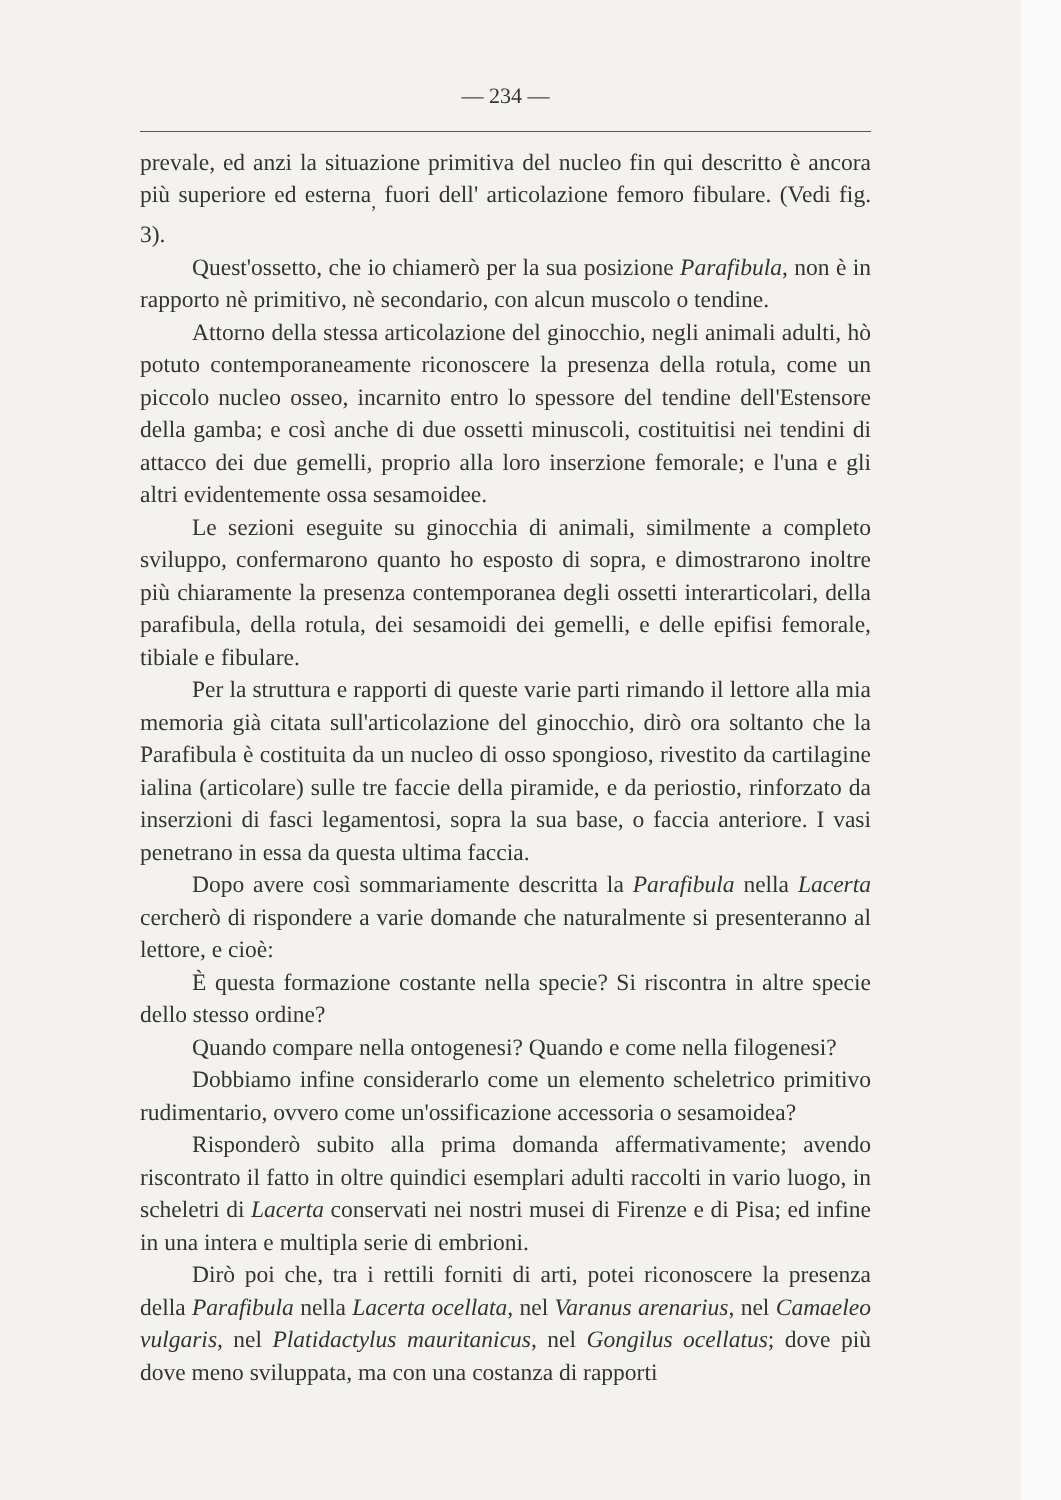— 234 —
prevale, ed anzi la situazione primitiva del nucleo fin qui descritto è ancora più superiore ed esterna<sub>,</sub> fuori dell' articolazione femoro fibulare. (Vedi fig. 3).
Quest'ossetto, che io chiamerò per la sua posizione Parafibula, non è in rapporto nè primitivo, nè secondario, con alcun muscolo o tendine.
Attorno della stessa articolazione del ginocchio, negli animali adulti, hò potuto contemporaneamente riconoscere la presenza della rotula, come un piccolo nucleo osseo, incarnito entro lo spessore del tendine dell'Estensore della gamba; e così anche di due ossetti minuscoli, costituitisi nei tendini di attacco dei due gemelli, proprio alla loro inserzione femorale; e l'una e gli altri evidentemente ossa sesamoidee.
Le sezioni eseguite su ginocchia di animali, similmente a completo sviluppo, confermarono quanto ho esposto di sopra, e dimostrarono inoltre più chiaramente la presenza contemporanea degli ossetti interarticolari, della parafibula, della rotula, dei sesamoidi dei gemelli, e delle epifisi femorale, tibiale e fibulare.
Per la struttura e rapporti di queste varie parti rimando il lettore alla mia memoria già citata sull'articolazione del ginocchio, dirò ora soltanto che la Parafibula è costituita da un nucleo di osso spongioso, rivestito da cartilagine ialina (articolare) sulle tre faccie della piramide, e da periostio, rinforzato da inserzioni di fasci legamentosi, sopra la sua base, o faccia anteriore. I vasi penetrano in essa da questa ultima faccia.
Dopo avere così sommariamente descritta la Parafibula nella Lacerta cercherò di rispondere a varie domande che naturalmente si presenteranno al lettore, e cioè:
È questa formazione costante nella specie? Si riscontra in altre specie dello stesso ordine?
Quando compare nella ontogenesi? Quando e come nella filogenesi?
Dobbiamo infine considerarlo come un elemento scheletrico primitivo rudimentario, ovvero come un'ossificazione accessoria o sesamoidea?
Risponderò subito alla prima domanda affermativamente; avendo riscontrato il fatto in oltre quindici esemplari adulti raccolti in vario luogo, in scheletri di Lacerta conservati nei nostri musei di Firenze e di Pisa; ed infine in una intera e multipla serie di embrioni.
Dirò poi che, tra i rettili forniti di arti, potei riconoscere la presenza della Parafibula nella Lacerta ocellata, nel Varanus arenarius, nel Camaeleo vulgaris, nel Platidactylus mauritanicus, nel Gongilus ocellatus; dove più dove meno sviluppata, ma con una costanza di rapporti